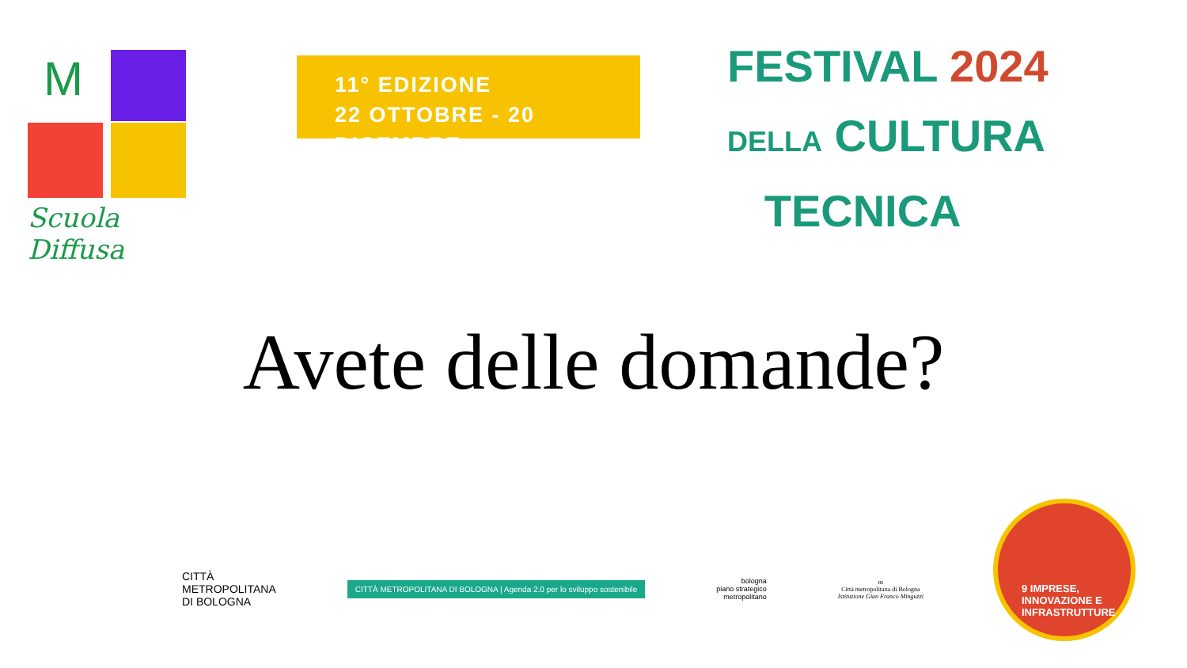M
Scuola Diffusa
11° EDIZIONE
22 OTTOBRE - 20 DICEMBRE
FESTIVAL 2024
DELLA CULTURA
TECNICA
Avete delle domande?
CITTÀ
METROPOLITANA
DI BOLOGNA
CITTÀ METROPOLITANA DI BOLOGNA | Agenda 2.0 per lo sviluppo sostenibile
bologna
piano strategico
metropolitano
m
Città metropolitana di Bologna
Istituzione Gian Franco Minguzzi
9 IMPRESE,
INNOVAZIONE E
INFRASTRUTTURE